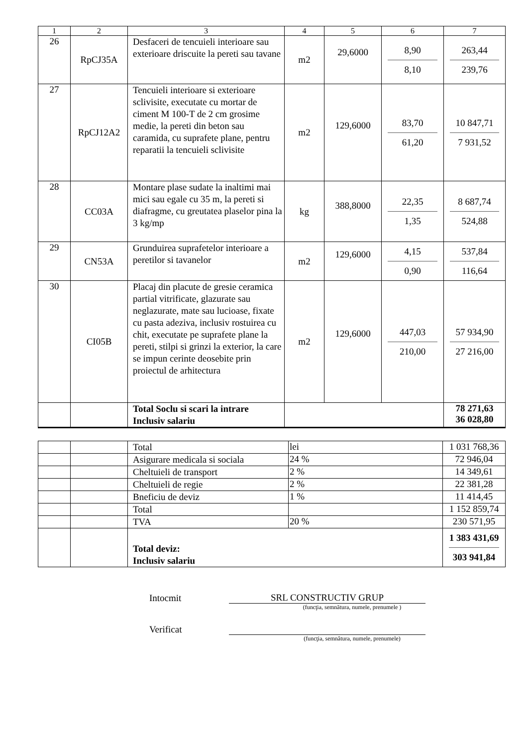| 1 | 2 | 3 | 4 | 5 | 6 | 7 |
| --- | --- | --- | --- | --- | --- | --- |
| 26 | RpCJ35A | Desfaceri de tencuieli interioare sau exterioare driscuite la pereti sau tavane | m2 | 29,6000 | 8,90 8,10 | 263,44 239,76 |
| 27 | RpCJ12A2 | Tencuieli interioare si exterioare sclivisite, executate cu mortar de ciment M 100-T de 2 cm grosime medie, la pereti din beton sau caramida, cu suprafete plane, pentru reparatii la tencuieli sclivisite | m2 | 129,6000 | 83,70 61,20 | 10 847,71 7 931,52 |
| 28 | CC03A | Montare plase sudate la inaltimi mai mici sau egale cu 35 m, la pereti si diafragme, cu greutatea plaselor pina la 3 kg/mp | kg | 388,8000 | 22,35 1,35 | 8 687,74 524,88 |
| 29 | CN53A | Grunduirea suprafetelor interioare a peretilor si tavanelor | m2 | 129,6000 | 4,15 0,90 | 537,84 116,64 |
| 30 | CI05B | Placaj din placute de gresie ceramica partial vitrificate, glazurate sau neglazurate, mate sau lucioase, fixate cu pasta adeziva, inclusiv rostuirea cu chit, executate pe suprafete plane la pereti, stilpi si grinzi la exterior, la care se impun cerinte deosebite prin proiectul de arhitectura | m2 | 129,6000 | 447,03 210,00 | 57 934,90 27 216,00 |
| | | Total Soclu si scari la intrare Inclusiv salariu | | | | 78 271,63 36 028,80 |
| | | Total | lei | 1 031 768,36 |
| | | Asigurare medicala si sociala | 24 % | 72 946,04 |
| | | Cheltuieli de transport | 2 % | 14 349,61 |
| | | Cheltuieli de regie | 2 % | 22 381,28 |
| | | Bneficiu de deviz | 1 % | 11 414,45 |
| | | Total | | 1 152 859,74 |
| | | TVA | 20 % | 230 571,95 |
| | | Total deviz: Inclusiv salariu | | 1 383 431,69 303 941,84 |
Intocmit
SRL CONSTRUCTIV GRUP
(funcţia, semnătura, numele, prenumele )
Verificat
(funcţia, semnătura, numele, prenumele)